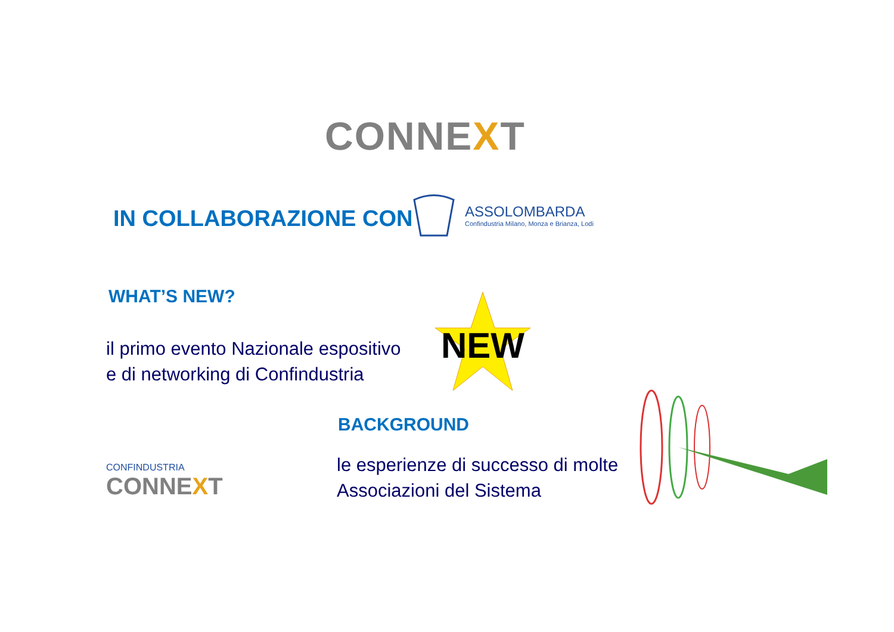CONNEXT
IN COLLABORAZIONE CON
ASSOLOMBARDA
Confindustria Milano, Monza e Brianza, Lodi
WHAT’S NEW?
il primo evento Nazionale espositivo
e di networking di Confindustria
NEW
BACKGROUND
le esperienze di successo di molte
Associazioni del Sistema
CONFINDUSTRIA
CONNEXT